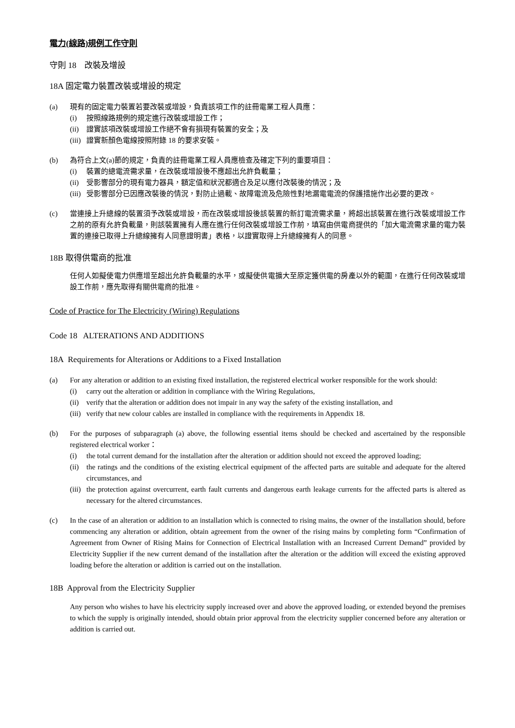電力(線路)規例工作守則
守則 18 改裝及增設
18A 固定電力裝置改裝或增設的規定
(a) 現有的固定電力裝置若要改裝或增設，負責該項工作的註冊電業工程人員應：
(i) 按照線路規例的規定進行改裝或增設工作；
(ii) 證實該項改裝或增設工作絕不會有損現有裝置的安全；及
(iii) 證實新顏色電線按照附錄 18 的要求安裝。
(b) 為符合上文(a)節的規定，負責的註冊電業工程人員應檢查及確定下列的重要項目：
(i) 裝置的總電流需求量，在改裝或增設後不應超出允許負載量；
(ii) 受影響部分的現有電力器具，額定值和狀況都適合及足以應付改裝後的情況；及
(iii) 受影響部分已因應改裝後的情況，對防止過載、故障電流及危險性對地漏電電流的保護措施作出必要的更改。
(c) 當連接上升總線的裝置須予改裝或增設，而在改裝或增設後該裝置的新訂電流需求量，將超出該裝置在進行改裝或增設工作之前的原有允許負載量，則該裝置擁有人應在進行任何改裝或增設工作前，填寫由供電商提供的「加大電流需求量的電力裝置的連接已取得上升總線擁有人同意證明書」表格，以證實取得上升總線擁有人的同意。
18B 取得供電商的批准
任何人如擬使電力供應增至超出允許負載量的水平，或擬使供電擴大至原定獲供電的房產以外的範圍，在進行任何改裝或增設工作前，應先取得有關供電商的批准。
Code of Practice for The Electricity (Wiring) Regulations
Code 18 ALTERATIONS AND ADDITIONS
18A Requirements for Alterations or Additions to a Fixed Installation
(a) For any alteration or addition to an existing fixed installation, the registered electrical worker responsible for the work should:
(i) carry out the alteration or addition in compliance with the Wiring Regulations,
(ii) verify that the alteration or addition does not impair in any way the safety of the existing installation, and
(iii) verify that new colour cables are installed in compliance with the requirements in Appendix 18.
(b) For the purposes of subparagraph (a) above, the following essential items should be checked and ascertained by the responsible registered electrical worker：
(i) the total current demand for the installation after the alteration or addition should not exceed the approved loading;
(ii) the ratings and the conditions of the existing electrical equipment of the affected parts are suitable and adequate for the altered circumstances, and
(iii) the protection against overcurrent, earth fault currents and dangerous earth leakage currents for the affected parts is altered as necessary for the altered circumstances.
(c) In the case of an alteration or addition to an installation which is connected to rising mains, the owner of the installation should, before commencing any alteration or addition, obtain agreement from the owner of the rising mains by completing form “Confirmation of Agreement from Owner of Rising Mains for Connection of Electrical Installation with an Increased Current Demand” provided by Electricity Supplier if the new current demand of the installation after the alteration or the addition will exceed the existing approved loading before the alteration or addition is carried out on the installation.
18B Approval from the Electricity Supplier
Any person who wishes to have his electricity supply increased over and above the approved loading, or extended beyond the premises to which the supply is originally intended, should obtain prior approval from the electricity supplier concerned before any alteration or addition is carried out.